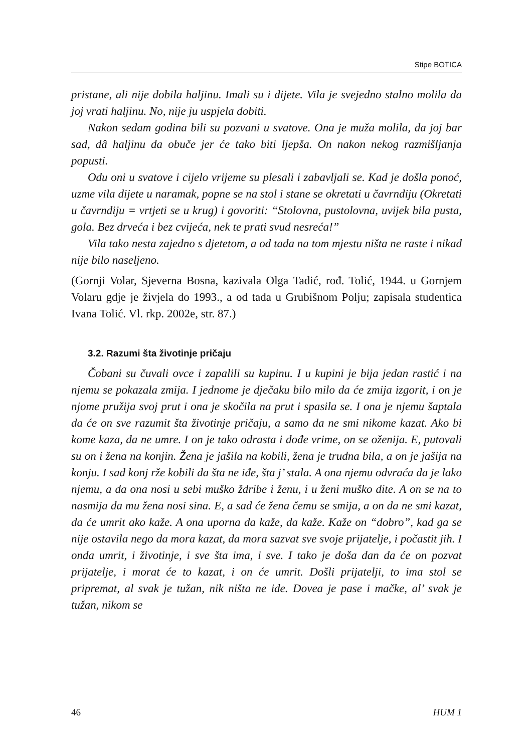Stipe BOTICA
pristane, ali nije dobila haljinu. Imali su i dijete. Vila je svejedno stalno molila da joj vrati haljinu. No, nije ju uspjela dobiti.
Nakon sedam godina bili su pozvani u svatove. Ona je muža molila, da joj bar sad, dâ haljinu da obuče jer će tako biti ljepša. On nakon nekog razmišljanja popusti.
Odu oni u svatove i cijelo vrijeme su plesali i zabavljali se. Kad je došla ponoć, uzme vila dijete u naramak, popne se na stol i stane se okretati u čavrndiju (Okretati u čavrndiju = vrtjeti se u krug) i govoriti: “Stolovna, pustolovna, uvijek bila pusta, gola. Bez drveća i bez cvijeća, nek te prati svud nesreća!”
Vila tako nesta zajedno s djetetom, a od tada na tom mjestu ništa ne raste i nikad nije bilo naseljeno.
(Gornji Volar, Sjeverna Bosna, kazivala Olga Tadić, rođ. Tolić, 1944. u Gornjem Volaru gdje je živjela do 1993., a od tada u Grubišnom Polju; zapisala studentica Ivana Tolić. Vl. rkp. 2002e, str. 87.)
3.2. Razumi šta životinje pričaju
Čobani su čuvali ovce i zapalili su kupinu. I u kupini je bija jedan rastić i na njemu se pokazala zmija. I jednome je dječaku bilo milo da će zmija izgorit, i on je njome pružija svoj prut i ona je skočila na prut i spasila se. I ona je njemu šaptala da će on sve razumit šta životinje pričaju, a samo da ne smi nikome kazat. Ako bi kome kaza, da ne umre. I on je tako odrasta i dođe vrime, on se oženija. E, putovali su on i žena na konjin. Žena je jašila na kobili, žena je trudna bila, a on je jašija na konju. I sad konj rže kobili da šta ne iđe, šta j’ stala. A ona njemu odvraća da je lako njemu, a da ona nosi u sebi muško ždribe i ženu, i u ženi muško dite. A on se na to nasmija da mu žena nosi sina. E, a sad će žena čemu se smija, a on da ne smi kazat, da će umrit ako kaže. A ona uporna da kaže, da kaže. Kaže on “dobro”, kad ga se nije ostavila nego da mora kazat, da mora sazvat sve svoje prijatelje, i počastit jih. I onda umrit, i životinje, i sve šta ima, i sve. I tako je doša dan da će on pozvat prijatelje, i morat će to kazat, i on će umrit. Došli prijatelji, to ima stol se pripremat, al svak je tužan, nik ništa ne ide. Dovea je pase i mačke, al’ svak je tužan, nikom se
46 HUM 1